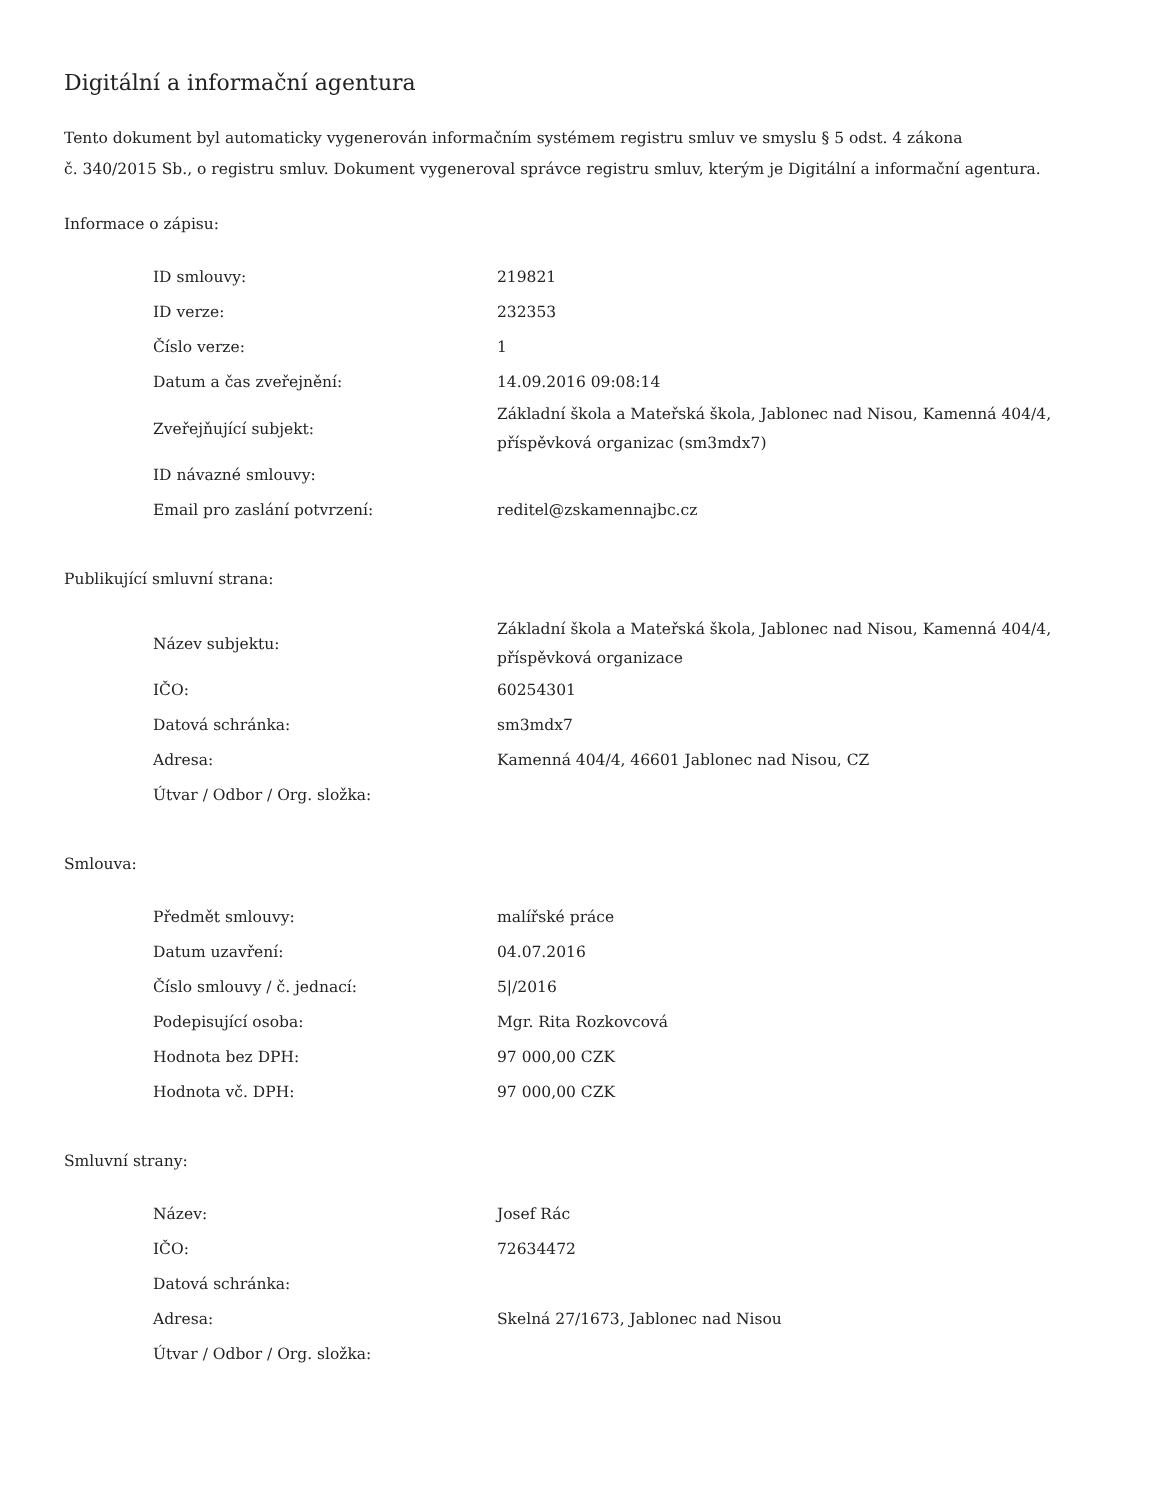Digitální a informační agentura
Tento dokument byl automaticky vygenerován informačním systémem registru smluv ve smyslu § 5 odst. 4 zákona
č. 340/2015 Sb., o registru smluv. Dokument vygeneroval správce registru smluv, kterým je Digitální a informační agentura.
Informace o zápisu:
| ID smlouvy: | 219821 |
| ID verze: | 232353 |
| Číslo verze: | 1 |
| Datum a čas zveřejnění: | 14.09.2016 09:08:14 |
| Zveřejňující subjekt: | Základní škola a Mateřská škola, Jablonec nad Nisou, Kamenná 404/4, příspěvková organizac (sm3mdx7) |
| ID návazné smlouvy: | |
| Email pro zaslání potvrzení: | reditel@zskamennajbc.cz |
Publikující smluvní strana:
| Název subjektu: | Základní škola a Mateřská škola, Jablonec nad Nisou, Kamenná 404/4, příspěvková organizace |
| IČO: | 60254301 |
| Datová schránka: | sm3mdx7 |
| Adresa: | Kamenná 404/4, 46601 Jablonec nad Nisou, CZ |
| Útvar / Odbor / Org. složka: | |
Smlouva:
| Předmět smlouvy: | malířské práce |
| Datum uzavření: | 04.07.2016 |
| Číslo smlouvy / č. jednací: | 5//2016 |
| Podepisující osoba: | Mgr. Rita Rozkovcová |
| Hodnota bez DPH: | 97 000,00 CZK |
| Hodnota vč. DPH: | 97 000,00 CZK |
Smluvní strany:
| Název: | Josef Rác |
| IČO: | 72634472 |
| Datová schránka: | |
| Adresa: | Skelná 27/1673, Jablonec nad Nisou |
| Útvar / Odbor / Org. složka: | |